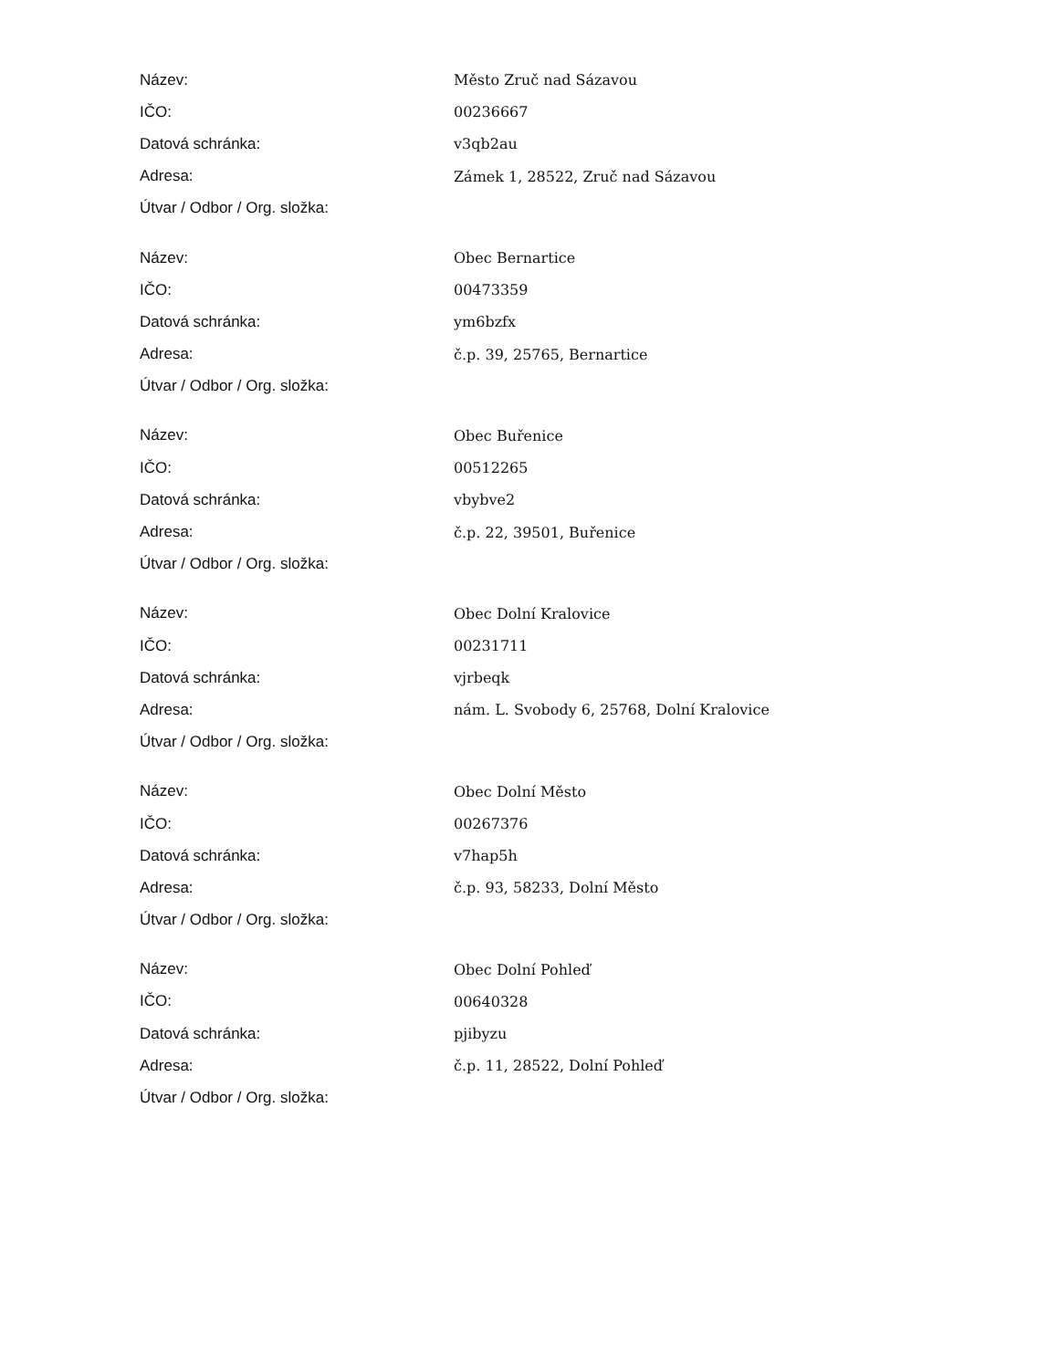| Název: | Město Zruč nad Sázavou |
| IČO: | 00236667 |
| Datová schránka: | v3qb2au |
| Adresa: | Zámek 1, 28522, Zruč nad Sázavou |
| Útvar / Odbor / Org. složka: | |
| Název: | Obec Bernartice |
| IČO: | 00473359 |
| Datová schránka: | ym6bzfx |
| Adresa: | č.p. 39, 25765, Bernartice |
| Útvar / Odbor / Org. složka: | |
| Název: | Obec Buřenice |
| IČO: | 00512265 |
| Datová schránka: | vbybve2 |
| Adresa: | č.p. 22, 39501, Buřenice |
| Útvar / Odbor / Org. složka: | |
| Název: | Obec Dolní Kralovice |
| IČO: | 00231711 |
| Datová schránka: | vjrbeqk |
| Adresa: | nám. L. Svobody 6, 25768, Dolní Kralovice |
| Útvar / Odbor / Org. složka: | |
| Název: | Obec Dolní Město |
| IČO: | 00267376 |
| Datová schránka: | v7hap5h |
| Adresa: | č.p. 93, 58233, Dolní Město |
| Útvar / Odbor / Org. složka: | |
| Název: | Obec Dolní Pohleď |
| IČO: | 00640328 |
| Datová schránka: | pjibyzu |
| Adresa: | č.p. 11, 28522, Dolní Pohleď |
| Útvar / Odbor / Org. složka: | |